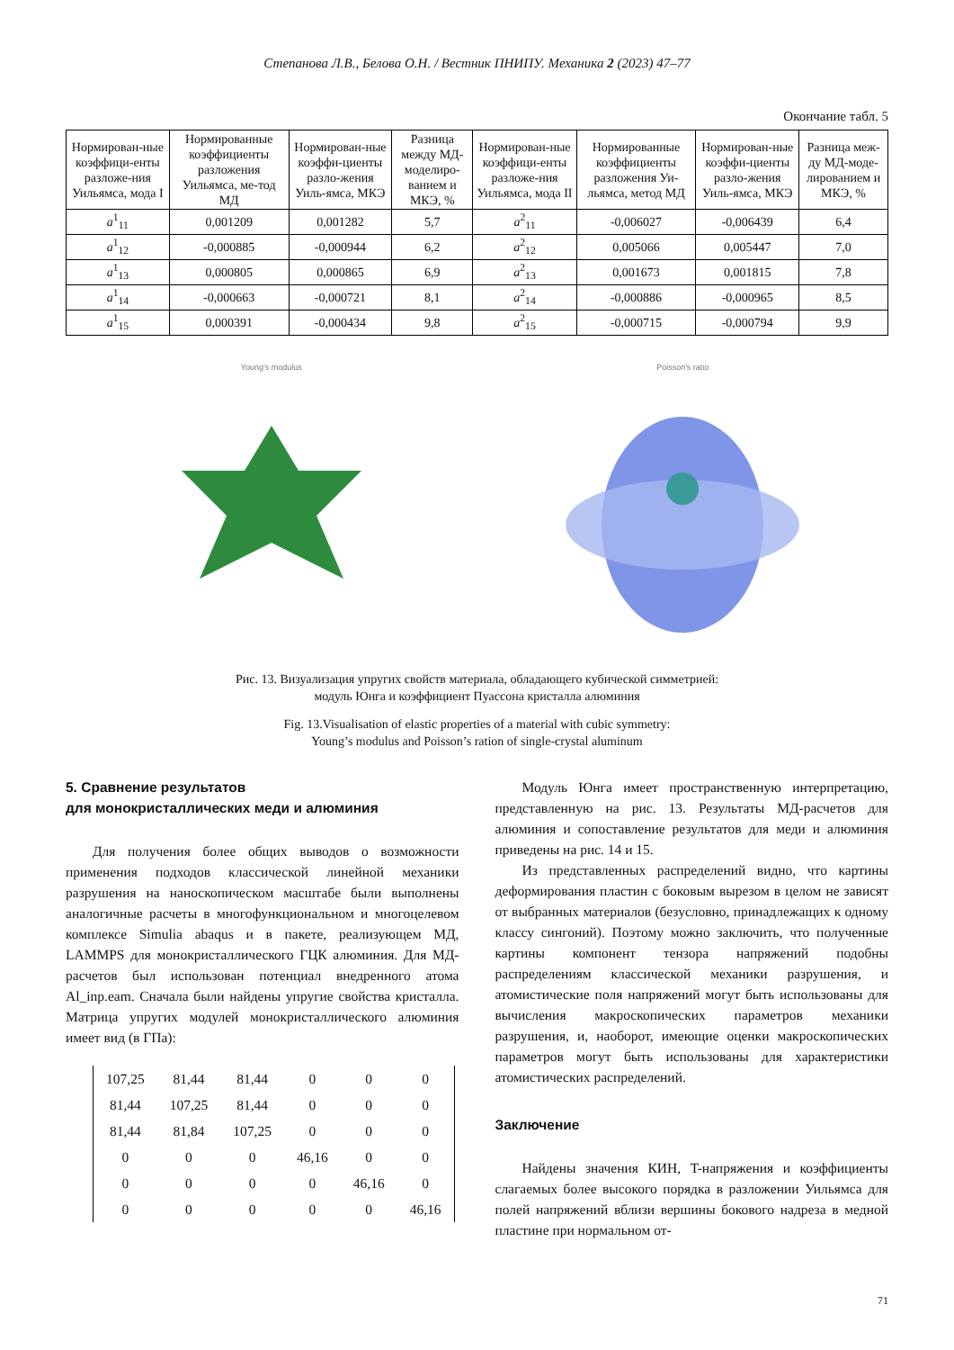Степанова Л.В., Белова О.Н. / Вестник ПНИПУ. Механика 2 (2023) 47–77
Окончание табл. 5
| Нормирован-ные коэффици-енты разложе-ния Уильямса, мода I | Нормированные коэффициенты разложения Уильямса, ме-тод МД | Нормирован-ные коэффи-циенты разло-жения Уиль-ямса, МКЭ | Разница между МД-моделиро-ванием и МКЭ, % | Нормирован-ные коэффици-енты разложе-ния Уильямса, мода II | Нормированные коэффициенты разложения Уи-льямса, метод МД | Нормирован-ные коэффи-циенты разло-жения Уиль-ямса, МКЭ | Разница меж-ду МД-моде-лированием и МКЭ, % |
| --- | --- | --- | --- | --- | --- | --- | --- |
| a<sup>1</sup><sub>11</sub> | 0,001209 | 0,001282 | 5,7 | a<sup>2</sup><sub>11</sub> | -0,006027 | -0,006439 | 6,4 |
| a<sup>1</sup><sub>12</sub> | -0,000885 | -0,000944 | 6,2 | a<sup>2</sup><sub>12</sub> | 0,005066 | 0,005447 | 7,0 |
| a<sup>1</sup><sub>13</sub> | 0,000805 | 0,000865 | 6,9 | a<sup>2</sup><sub>13</sub> | 0,001673 | 0,001815 | 7,8 |
| a<sup>1</sup><sub>14</sub> | -0,000663 | -0,000721 | 8,1 | a<sup>2</sup><sub>14</sub> | -0,000886 | -0,000965 | 8,5 |
| a<sup>1</sup><sub>15</sub> | 0,000391 | -0,000434 | 9,8 | a<sup>2</sup><sub>15</sub> | -0,000715 | -0,000794 | 9,9 |
Young's modulus Poisson's ratio
Рис. 13. Визуализация упругих свойств материала, обладающего кубической симметрией:
модуль Юнга и коэффициент Пуассона кристалла алюминия
Fig. 13.Visualisation of elastic properties of a material with cubic symmetry:
Young’s modulus and Poisson’s ration of single-crystal aluminum
5. Сравнение результатов
для монокристаллических меди и алюминия
Для получения более общих выводов о возможности применения подходов классической линейной механики разрушения на наноскопическом масштабе были выполнены аналогичные расчеты в многофункциональном и многоцелевом комплексе Simulia abaqus и в пакете, реализующем МД, LAMMPS для монокристаллического ГЦК алюминия. Для МД-расчетов был использован потенциал внедренного атома Al_inp.eam. Сначала были найдены упругие свойства кристалла. Матрица упругих модулей монокристаллического алюминия имеет вид (в ГПа):
| 107,25 | 81,44 | 81,44 | 0 | 0 | 0 |
| 81,44 | 107,25 | 81,44 | 0 | 0 | 0 |
| 81,44 | 81,84 | 107,25 | 0 | 0 | 0 |
| 0 | 0 | 0 | 46,16 | 0 | 0 |
| 0 | 0 | 0 | 0 | 46,16 | 0 |
| 0 | 0 | 0 | 0 | 0 | 46,16 |
Модуль Юнга имеет пространственную интерпретацию, представленную на рис. 13. Результаты МД-расчетов для алюминия и сопоставление результатов для меди и алюминия приведены на рис. 14 и 15.
Из представленных распределений видно, что картины деформирования пластин с боковым вырезом в целом не зависят от выбранных материалов (безусловно, принадлежащих к одному классу сингоний). Поэтому можно заключить, что полученные картины компонент тензора напряжений подобны распределениям классической механики разрушения, и атомистические поля напряжений могут быть использованы для вычисления макроскопических параметров механики разрушения, и, наоборот, имеющие оценки макроскопических параметров могут быть использованы для характеристики атомистических распределений.
Заключение
Найдены значения КИН, T-напряжения и коэффициенты слагаемых более высокого порядка в разложении Уильямса для полей напряжений вблизи вершины бокового надреза в медной пластине при нормальном от-
71